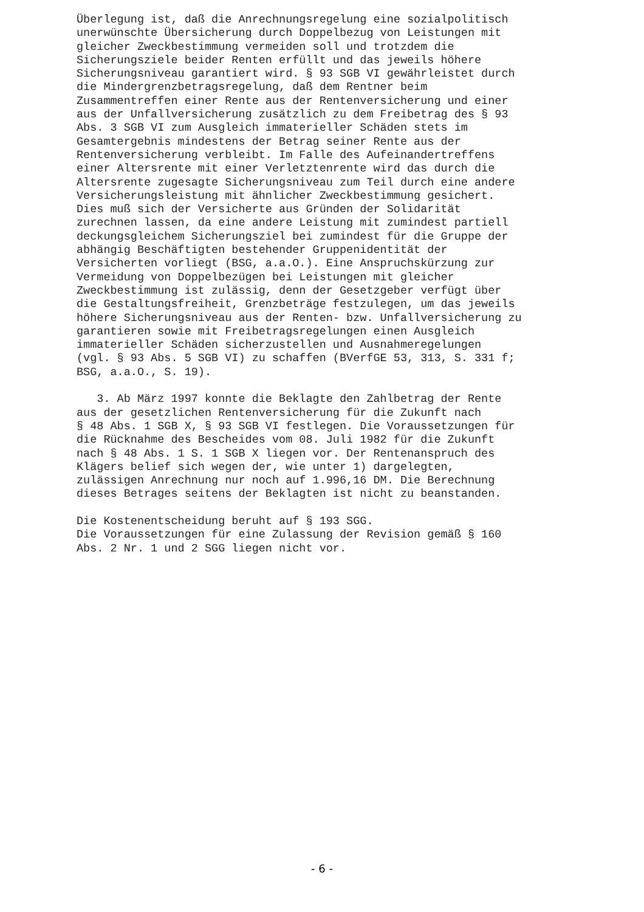Überlegung ist, daß die Anrechnungsregelung eine sozialpolitisch unerwünschte Übersicherung durch Doppelbezug von Leistungen mit gleicher Zweckbestimmung vermeiden soll und trotzdem die Sicherungsziele beider Renten erfüllt und das jeweils höhere Sicherungsniveau garantiert wird. § 93 SGB VI gewährleistet durch die Mindergrenzbetragsregelung, daß dem Rentner beim Zusammentreffen einer Rente aus der Rentenversicherung und einer aus der Unfallversicherung zusätzlich zu dem Freibetrag des § 93 Abs. 3 SGB VI zum Ausgleich immaterieller Schäden stets im Gesamtergebnis mindestens der Betrag seiner Rente aus der Rentenversicherung verbleibt. Im Falle des Aufeinandertreffens einer Altersrente mit einer Verletztenrente wird das durch die Altersrente zugesagte Sicherungsniveau zum Teil durch eine andere Versicherungsleistung mit ähnlicher Zweckbestimmung gesichert. Dies muß sich der Versicherte aus Gründen der Solidarität zurechnen lassen, da eine andere Leistung mit zumindest partiell deckungsgleichem Sicherungsziel bei zumindest für die Gruppe der abhängig Beschäftigten bestehender Gruppenidentität der Versicherten vorliegt (BSG, a.a.O.). Eine Anspruchskürzung zur Vermeidung von Doppelbezügen bei Leistungen mit gleicher Zweckbestimmung ist zulässig, denn der Gesetzgeber verfügt über die Gestaltungsfreiheit, Grenzbeträge festzulegen, um das jeweils höhere Sicherungsniveau aus der Renten- bzw. Unfallversicherung zu garantieren sowie mit Freibetragsregelungen einen Ausgleich immaterieller Schäden sicherzustellen und Ausnahmeregelungen (vgl. § 93 Abs. 5 SGB VI) zu schaffen (BVerfGE 53, 313, S. 331 f; BSG, a.a.O., S. 19). 3. Ab März 1997 konnte die Beklagte den Zahlbetrag der Rente aus der gesetzlichen Rentenversicherung für die Zukunft nach § 48 Abs. 1 SGB X, § 93 SGB VI festlegen. Die Voraussetzungen für die Rücknahme des Bescheides vom 08. Juli 1982 für die Zukunft nach § 48 Abs. 1 S. 1 SGB X liegen vor. Der Rentenanspruch des Klägers belief sich wegen der, wie unter 1) dargelegten, zulässigen Anrechnung nur noch auf 1.996,16 DM. Die Berechnung dieses Betrages seitens der Beklagten ist nicht zu beanstanden. Die Kostenentscheidung beruht auf § 193 SGG. Die Voraussetzungen für eine Zulassung der Revision gemäß § 160 Abs. 2 Nr. 1 und 2 SGG liegen nicht vor.
- 6 -